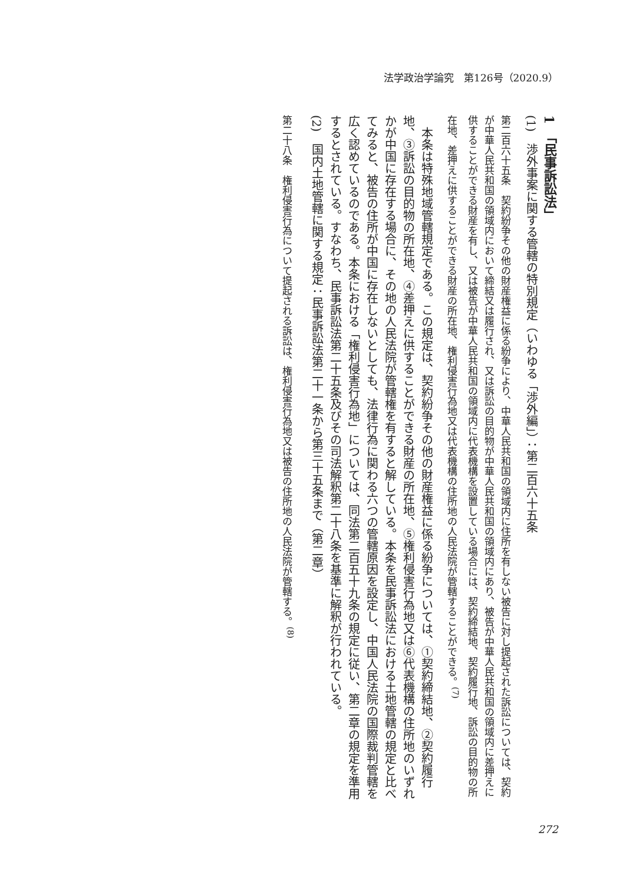法学政治学論究　第126号（2020.9）
1　「民事訴訟法」
(1)　渉外事案に関する管轄の特別規定（いわゆる「渉外編」）：第二百六十五条
第二百六十五条　契約紛争その他の財産権益に係る紛争により、中華人民共和国の領域内に住所を有しない被告に対し提起された訴訟については、契約が中華人民共和国の領域内において締結又は履行され、又は訴訟の目的物が中華人民共和国の領域内にあり、被告が中華人民共和国の領域内に差押えに供することができる財産を有し、又は被告が中華人民共和国の領域内に代表機構を設置している場合には、契約締結地、契約履行地、訴訟の目的物の所在地、差押えに供することができる財産の所在地、権利侵害行為地又は代表機構の住所地の人民法院が管轄することができる。<sup>(7)</sup>
　本条は特殊地域管轄規定である。この規定は、契約紛争その他の財産権益に係る紛争については、①契約締結地、②契約履行地、③訴訟の目的物の所在地、④差押えに供することができる財産の所在地、⑤権利侵害行為地又は⑥代表機構の住所地のいずれかが中国に存在する場合に、その地の人民法院が管轄権を有すると解している。本条を民事訴訟法における土地管轄の規定と比べてみると、被告の住所が中国に存在しないとしても、法律行為に関わる六つの管轄原因を設定し、中国人民法院の国際裁判管轄を広く認めているのである。本条における「権利侵害行為地」については、同法第二百五十九条の規定に従い、第二章の規定を準用するとされている。すなわち、民事訴訟法第二十五条及びその司法解釈第二十八条を基準に解釈が行われている。
(2)　国内土地管轄に関する規定：民事訴訟法第二十一条から第三十五条まで（第二章）
第二十八条　権利侵害行為について提起される訴訟は、権利侵害行為地又は被告の住所地の人民法院が管轄する。<sup>(8)</sup>
272